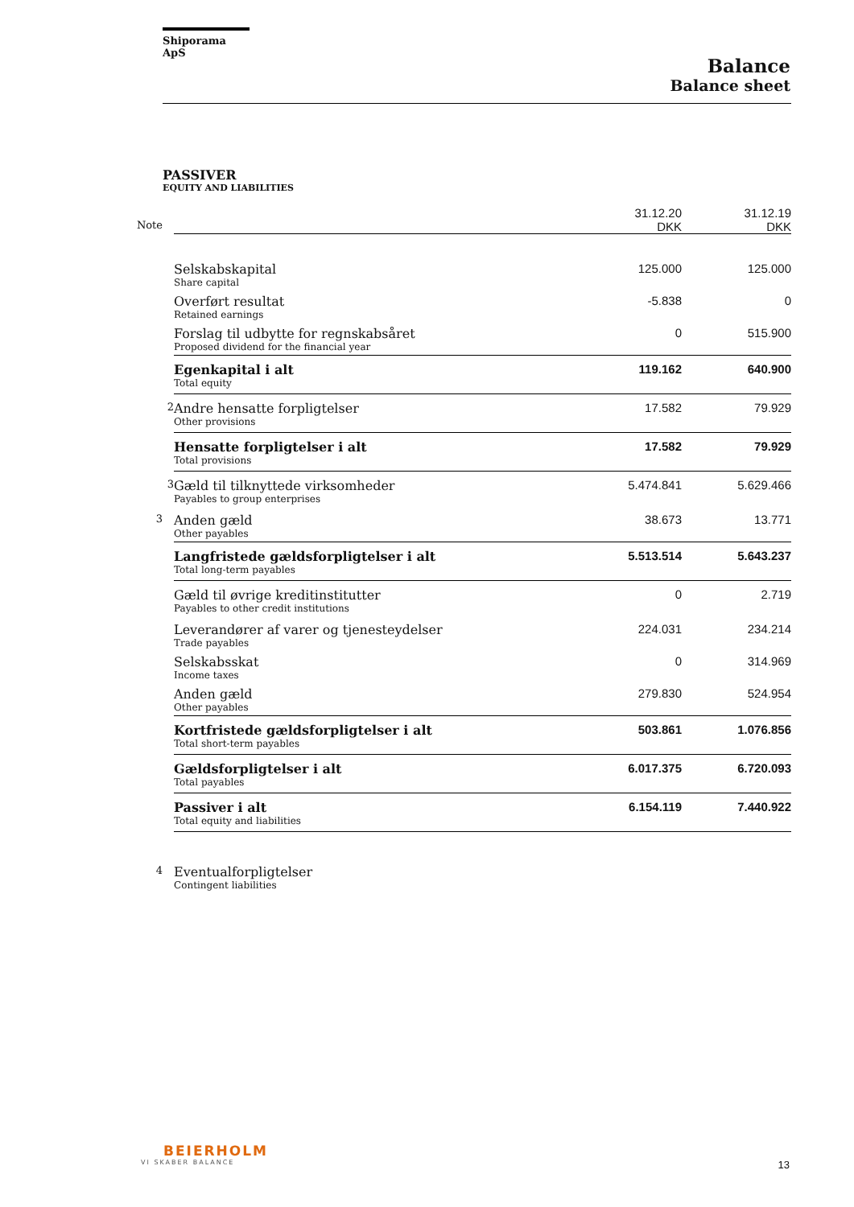Shiporama ApS
Balance
Balance sheet
PASSIVER
EQUITY AND LIABILITIES
| Note | | 31.12.20 DKK | 31.12.19 DKK |
| --- | --- | --- | --- |
| | Selskabskapital Share capital | 125.000 | 125.000 |
| | Overført resultat Retained earnings | -5.838 | 0 |
| | Forslag til udbytte for regnskabsåret Proposed dividend for the financial year | 0 | 515.900 |
| | Egenkapital i alt Total equity | 119.162 | 640.900 |
| 2 | Andre hensatte forpligtelser Other provisions | 17.582 | 79.929 |
| | Hensatte forpligtelser i alt Total provisions | 17.582 | 79.929 |
| 3 | Gæld til tilknyttede virksomheder Payables to group enterprises | 5.474.841 | 5.629.466 |
| 3 | Anden gæld Other payables | 38.673 | 13.771 |
| | Langfristede gældsforpligtelser i alt Total long-term payables | 5.513.514 | 5.643.237 |
| | Gæld til øvrige kreditinstitutter Payables to other credit institutions | 0 | 2.719 |
| | Leverandører af varer og tjenesteydelser Trade payables | 224.031 | 234.214 |
| | Selskabsskat Income taxes | 0 | 314.969 |
| | Anden gæld Other payables | 279.830 | 524.954 |
| | Kortfristede gældsforpligtelser i alt Total short-term payables | 503.861 | 1.076.856 |
| | Gældsforpligtelser i alt Total payables | 6.017.375 | 6.720.093 |
| | Passiver i alt Total equity and liabilities | 6.154.119 | 7.440.922 |
| 4 | Eventualforpligtelser Contingent liabilities | | |
BEIERHOLM
VI SKABER BALANCE
13